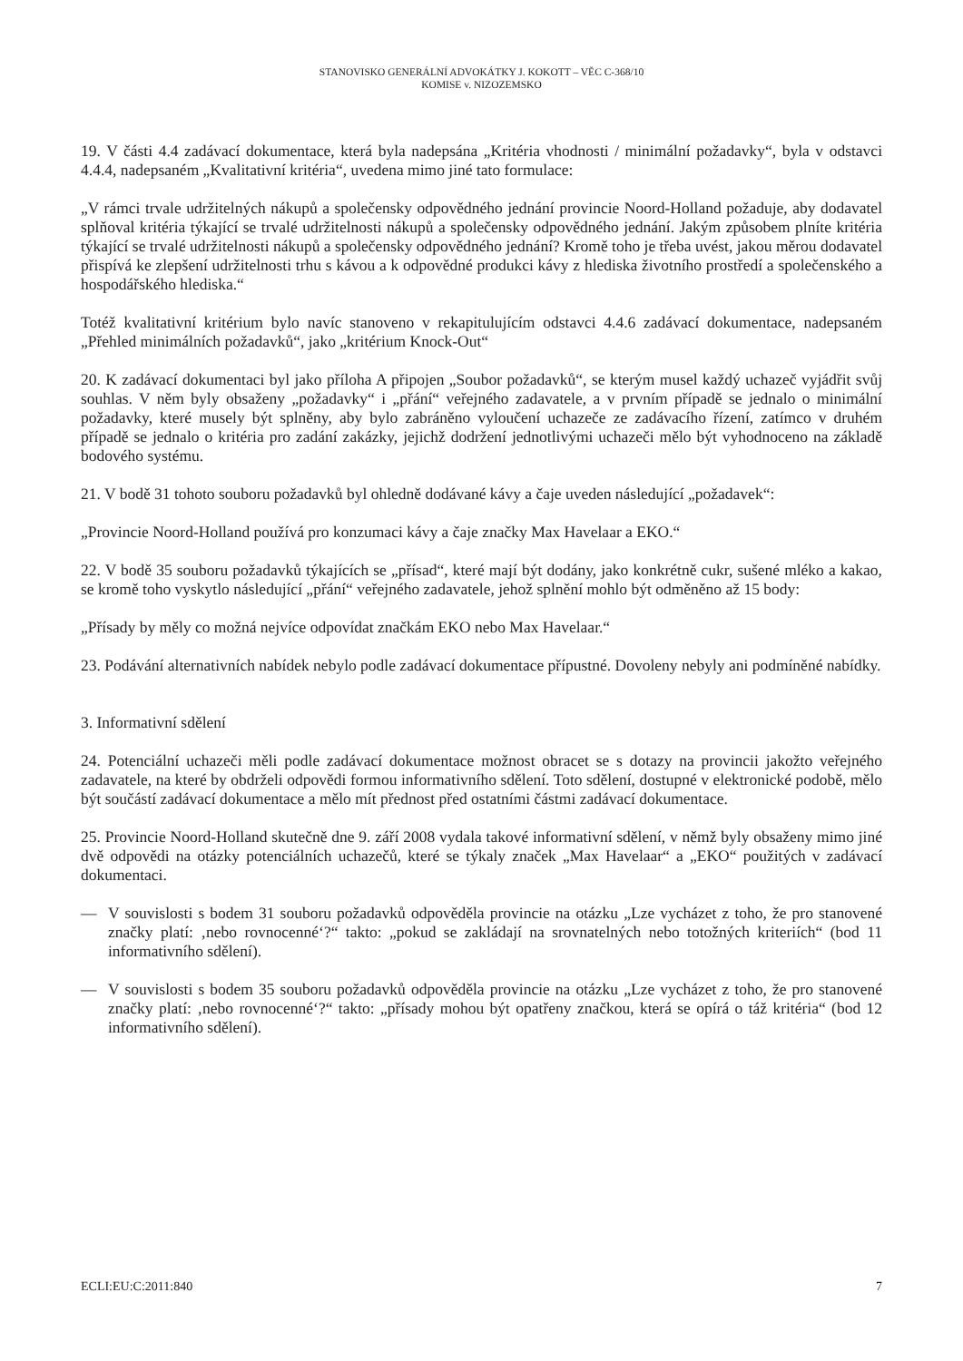STANOVISKO GENERÁLNÍ ADVOKÁTKY J. KOKOTT – VĚC C-368/10
KOMISE v. NIZOZEMSKO
19. V části 4.4 zadávací dokumentace, která byla nadepsána „Kritéria vhodnosti / minimální požadavky“, byla v odstavci 4.4.4, nadepsaném „Kvalitativní kritéria“, uvedena mimo jiné tato formulace:
„V rámci trvale udržitelných nákupů a společensky odpovědného jednání provincie Noord-Holland požaduje, aby dodavatel splňoval kritéria týkající se trvalé udržitelnosti nákupů a společensky odpovědného jednání. Jakým způsobem plníte kritéria týkající se trvalé udržitelnosti nákupů a společensky odpovědného jednání? Kromě toho je třeba uvést, jakou měrou dodavatel přispívá ke zlepšení udržitelnosti trhu s kávou a k odpovědné produkci kávy z hlediska životního prostředí a společenského a hospodářského hlediska.“
Totéž kvalitativní kritérium bylo navíc stanoveno v rekapitulujícím odstavci 4.4.6 zadávací dokumentace, nadepsaném „Přehled minimálních požadavků“, jako „kritérium Knock-Out“
20. K zadávací dokumentaci byl jako příloha A připojen „Soubor požadavků“, se kterým musel každý uchazeč vyjádřit svůj souhlas. V něm byly obsaženy „požadavky“ i „přání“ veřejného zadavatele, a v prvním případě se jednalo o minimální požadavky, které musely být splněny, aby bylo zabráněno vyloučení uchazeče ze zadávacího řízení, zatímco v druhém případě se jednalo o kritéria pro zadání zakázky, jejichž dodržení jednotlivými uchazeči mělo být vyhodnoceno na základě bodového systému.
21. V bodě 31 tohoto souboru požadavků byl ohledně dodávané kávy a čaje uveden následující „požadavek“:
„Provincie Noord-Holland používá pro konzumaci kávy a čaje značky Max Havelaar a EKO.“
22. V bodě 35 souboru požadavků týkajících se „přísad“, které mají být dodány, jako konkrétně cukr, sušené mléko a kakao, se kromě toho vyskytlo následující „přání“ veřejného zadavatele, jehož splnění mohlo být odměněno až 15 body:
„Přísady by měly co možná nejvíce odpovídat značkám EKO nebo Max Havelaar.“
23. Podávání alternativních nabídek nebylo podle zadávací dokumentace přípustné. Dovoleny nebyly ani podmíněné nabídky.
3. Informativní sdělení
24. Potenciální uchazeči měli podle zadávací dokumentace možnost obracet se s dotazy na provincii jakožto veřejného zadavatele, na které by obdrželi odpovědi formou informativního sdělení. Toto sdělení, dostupné v elektronické podobě, mělo být součástí zadávací dokumentace a mělo mít přednost před ostatními částmi zadávací dokumentace.
25. Provincie Noord-Holland skutečně dne 9. září 2008 vydala takové informativní sdělení, v němž byly obsaženy mimo jiné dvě odpovědi na otázky potenciálních uchazečů, které se týkaly značek „Max Havelaar“ a „EKO“ použitých v zadávací dokumentaci.
— V souvislosti s bodem 31 souboru požadavků odpověděla provincie na otázku „Lze vycházet z toho, že pro stanovené značky platí: ‚nebo rovnocenné‘?“ takto: „pokud se zakládají na srovnatelných nebo totožných kriteriích“ (bod 11 informativního sdělení).
— V souvislosti s bodem 35 souboru požadavků odpověděla provincie na otázku „Lze vycházet z toho, že pro stanovené značky platí: ‚nebo rovnocenné‘?“ takto: „přísady mohou být opatřeny značkou, která se opírá o táž kritéria“ (bod 12 informativního sdělení).
ECLI:EU:C:2011:840 7